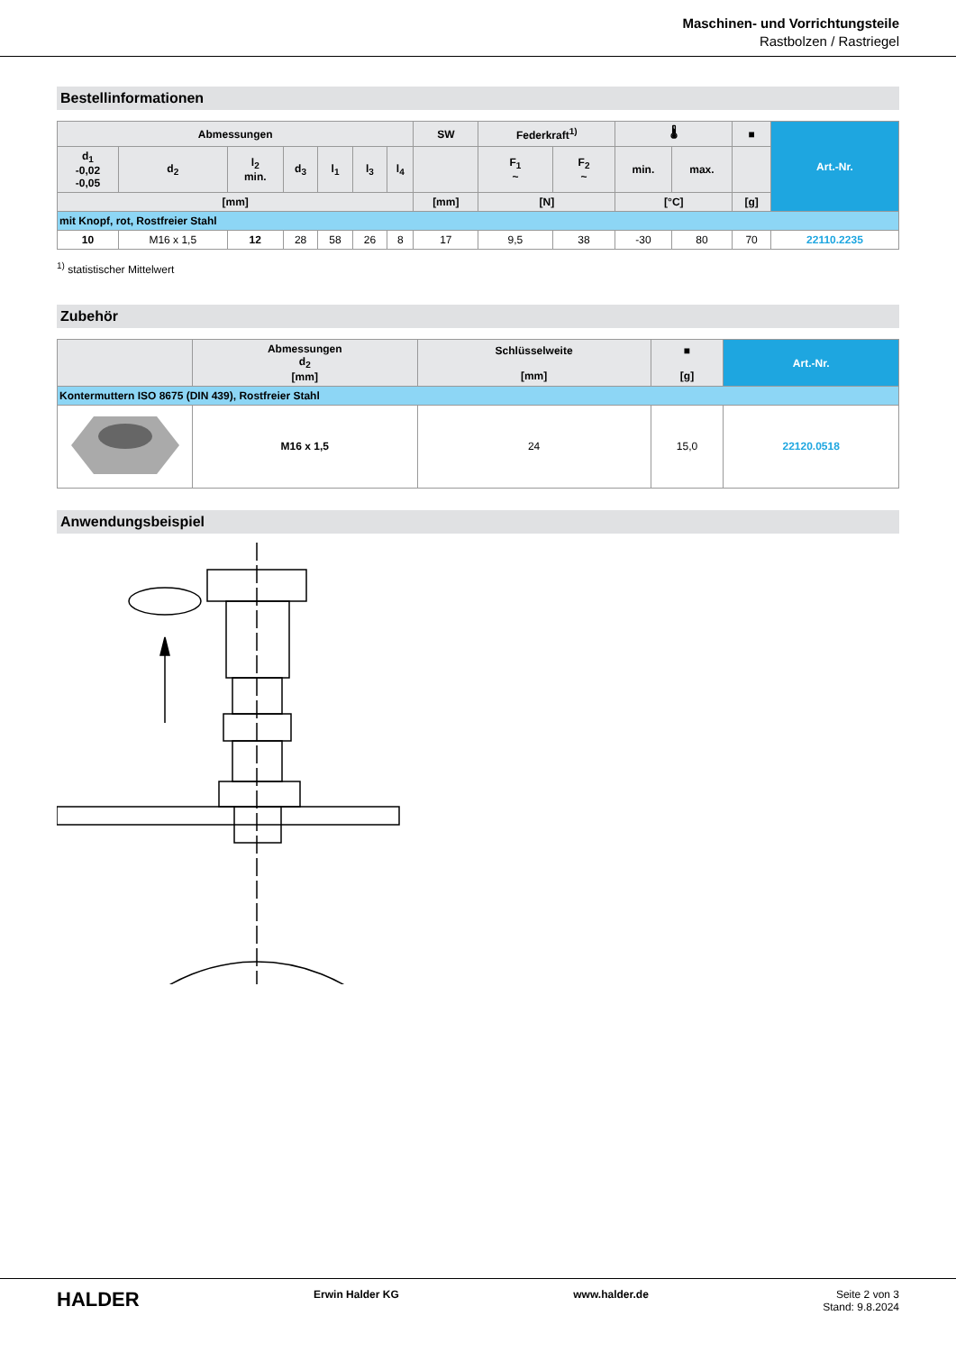Maschinen- und Vorrichtungsteile
Rastbolzen / Rastriegel
Bestellinformationen
| Abmessungen | | | | | | | SW | Federkraft<sup>1)</sup> | | 🌡 | | ■ | Art.-Nr. |
| --- | --- | --- | --- | --- | --- | --- | --- | --- | --- | --- | --- | --- | --- |
| d<sub>1</sub> -0,02 -0,05 | d<sub>2</sub> | l<sub>2</sub> min. | d<sub>3</sub> | l<sub>1</sub> | l<sub>3</sub> | l<sub>4</sub> | | F<sub>1</sub> ~ | F<sub>2</sub> ~ | min. | max. | | |
| [mm] | | | | | | | [mm] | [N] | | [°C] | | [g] | |
| mit Knopf, rot, Rostfreier Stahl | | | | | | | | | | | | | |
| 10 | M16 x 1,5 | 12 | 28 | 58 | 26 | 8 | 17 | 9,5 | 38 | -30 | 80 | 70 | 22110.2235 |
<sup>1)</sup> statistischer Mittelwert
Zubehör
| | Abmessungen d<sub>2</sub> [mm] | Schlüsselweite [mm] | ■ [g] | Art.-Nr. |
| --- | --- | --- | --- | --- |
| Kontermuttern ISO 8675 (DIN 439), Rostfreier Stahl | | | | |
| | M16 x 1,5 | 24 | 15,0 | 22120.0518 |
Anwendungsbeispiel
HALDER Erwin Halder KG www.halder.de Seite 2 von 3
Stand: 9.8.2024